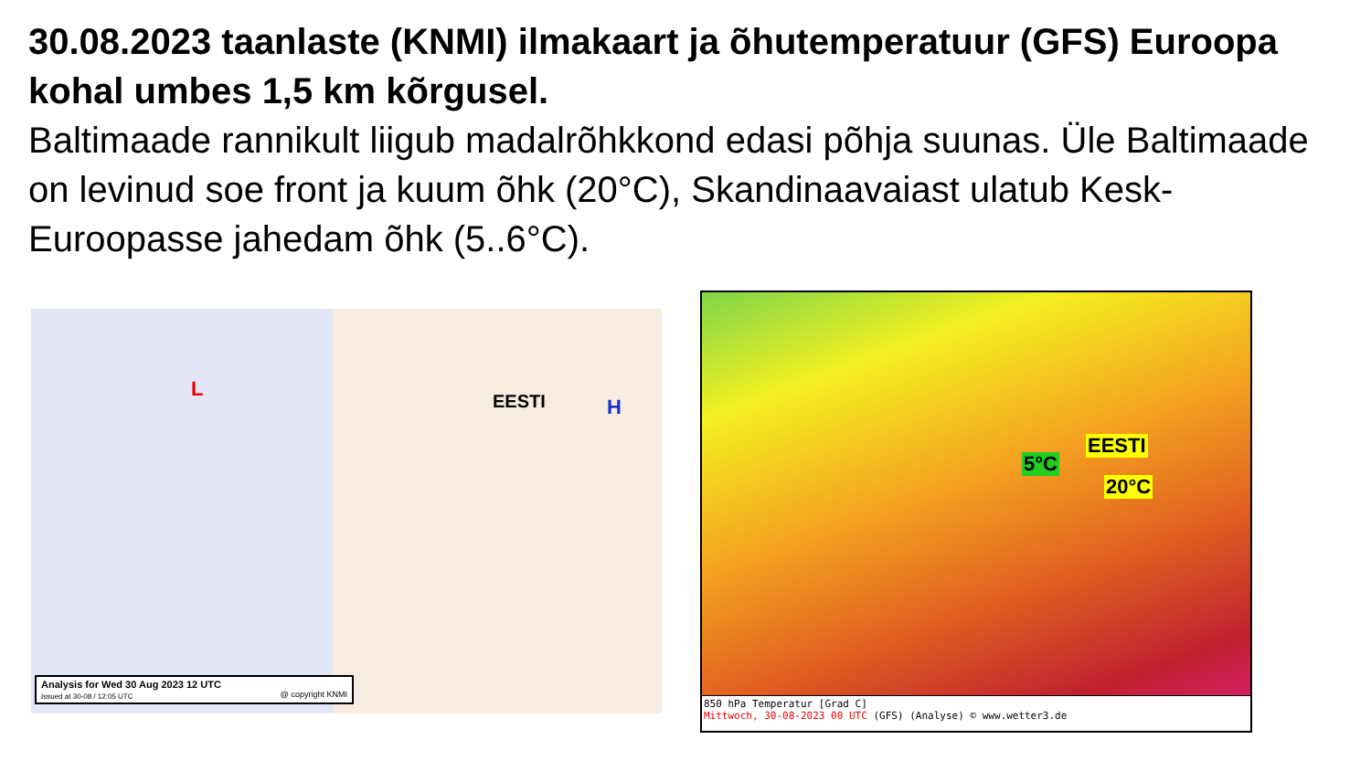30.08.2023 taanlaste (KNMI) ilmakaart ja õhutemperatuur (GFS) Euroopa kohal umbes 1,5 km kõrgusel.
Baltimaade rannikult liigub madalrõhkkond edasi põhja suunas. Üle Baltimaade on levinud soe front ja kuum õhk (20°C), Skandinaavaiast ulatub Kesk-Euroopasse jahedam õhk (5..6°C).
EESTI H
L
Analysis for Wed 30 Aug 2023 12 UTC
Issued at 30-08 / 12:05 UTC @ copyright KNMI
5°C
EESTI
20°C
850 hPa Temperatur [Grad C]
Mittwoch, 30-08-2023 00 UTC (GFS) (Analyse) © www.wetter3.de